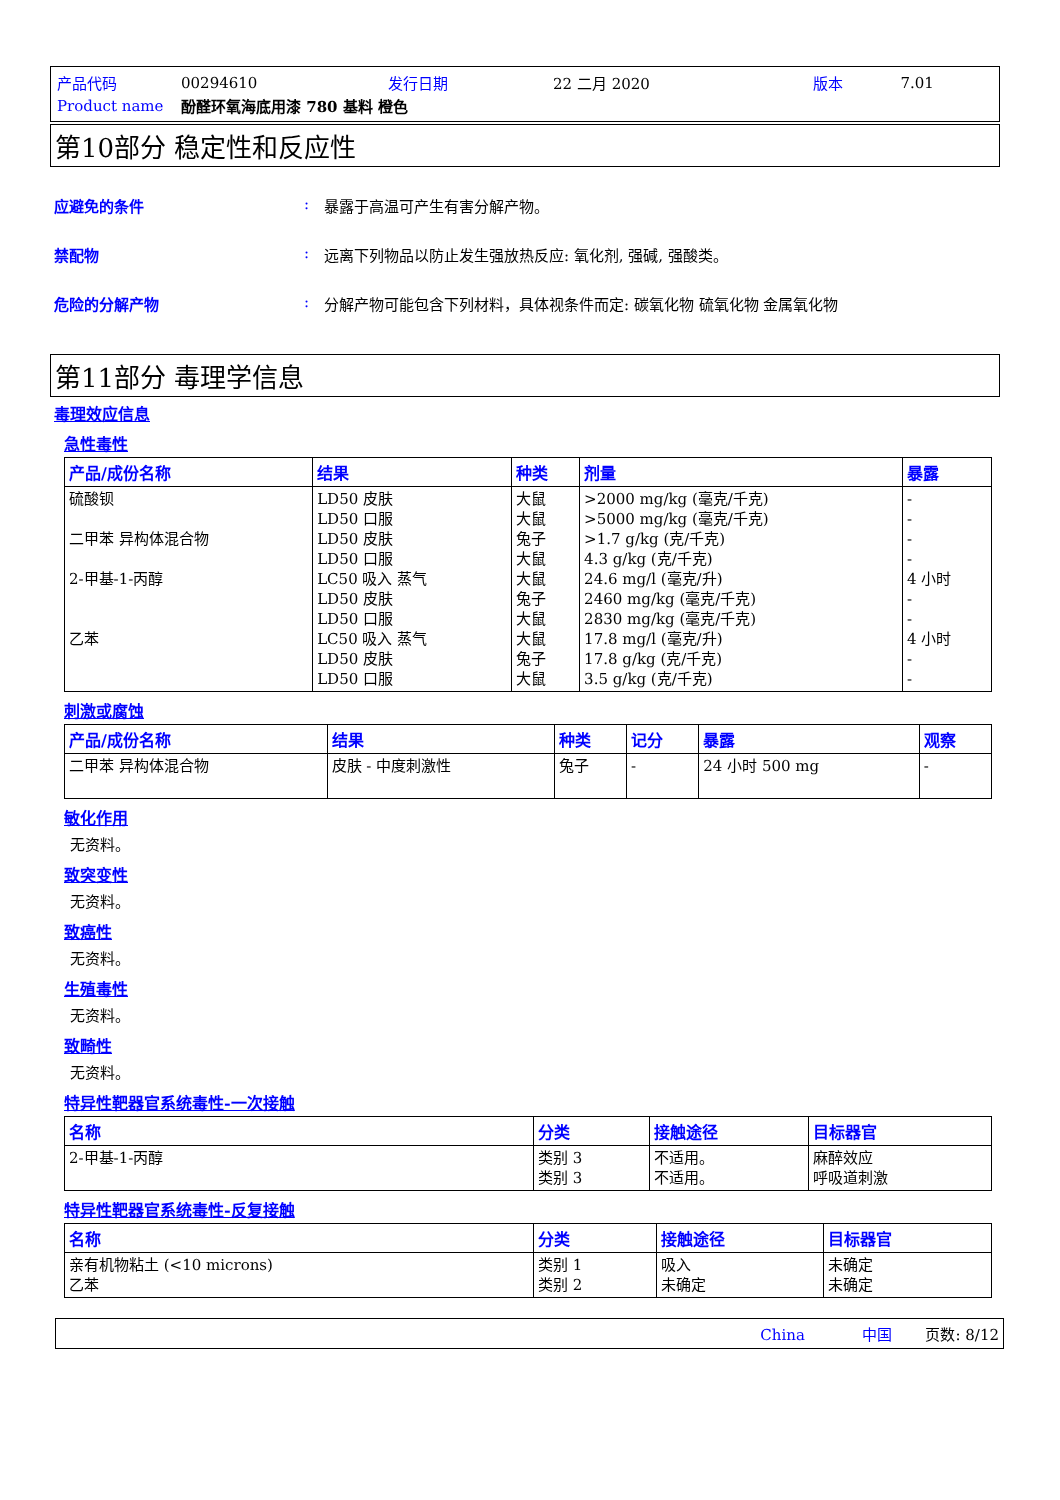| 产品代码 | 00294610 | 发行日期 | 22 二月 2020 | 版本 | 7.01 |
| Product name | 酚醛环氧海底用漆 780 基料 橙色 | | | | |
第10部分 稳定性和反应性
应避免的条件: 暴露于高温可产生有害分解产物。
禁配物: 远离下列物品以防止发生强放热反应: 氧化剂, 强碱, 强酸类。
危险的分解产物: 分解产物可能包含下列材料，具体视条件而定: 碳氧化物 硫氧化物 金属氧化物
第11部分 毒理学信息
毒理效应信息
急性毒性
| 产品/成份名称 | 结果 | 种类 | 剂量 | 暴露 |
| --- | --- | --- | --- | --- |
| 硫酸钡 二甲苯 异构体混合物 2-甲基-1-丙醇 乙苯 | LD50 皮肤 LD50 口服 LD50 皮肤 LD50 口服 LC50 吸入 蒸气 LD50 皮肤 LD50 口服 LC50 吸入 蒸气 LD50 皮肤 LD50 口服 | 大鼠 大鼠 兔子 大鼠 大鼠 兔子 大鼠 大鼠 兔子 大鼠 | >2000 mg/kg (毫克/千克) >5000 mg/kg (毫克/千克) >1.7 g/kg (克/千克) 4.3 g/kg (克/千克) 24.6 mg/l (毫克/升) 2460 mg/kg (毫克/千克) 2830 mg/kg (毫克/千克) 17.8 mg/l (毫克/升) 17.8 g/kg (克/千克) 3.5 g/kg (克/千克) | - - - - 4 小时 - - 4 小时 - - |
刺激或腐蚀
| 产品/成份名称 | 结果 | 种类 | 记分 | 暴露 | 观察 |
| --- | --- | --- | --- | --- | --- |
| 二甲苯 异构体混合物 | 皮肤 - 中度刺激性 | 兔子 | - | 24 小时 500 mg | - |
敏化作用
无资料。
致突变性
无资料。
致癌性
无资料。
生殖毒性
无资料。
致畸性
无资料。
特异性靶器官系统毒性-一次接触
| 名称 | 分类 | 接触途径 | 目标器官 |
| --- | --- | --- | --- |
| 2-甲基-1-丙醇 | 类别 3 类别 3 | 不适用。 不适用。 | 麻醉效应 呼吸道刺激 |
特异性靶器官系统毒性-反复接触
| 名称 | 分类 | 接触途径 | 目标器官 |
| --- | --- | --- | --- |
| 亲有机物粘土 (<10 microns) 乙苯 | 类别 1 类别 2 | 吸入 未确定 | 未确定 未确定 |
China 中国 页数: 8/12